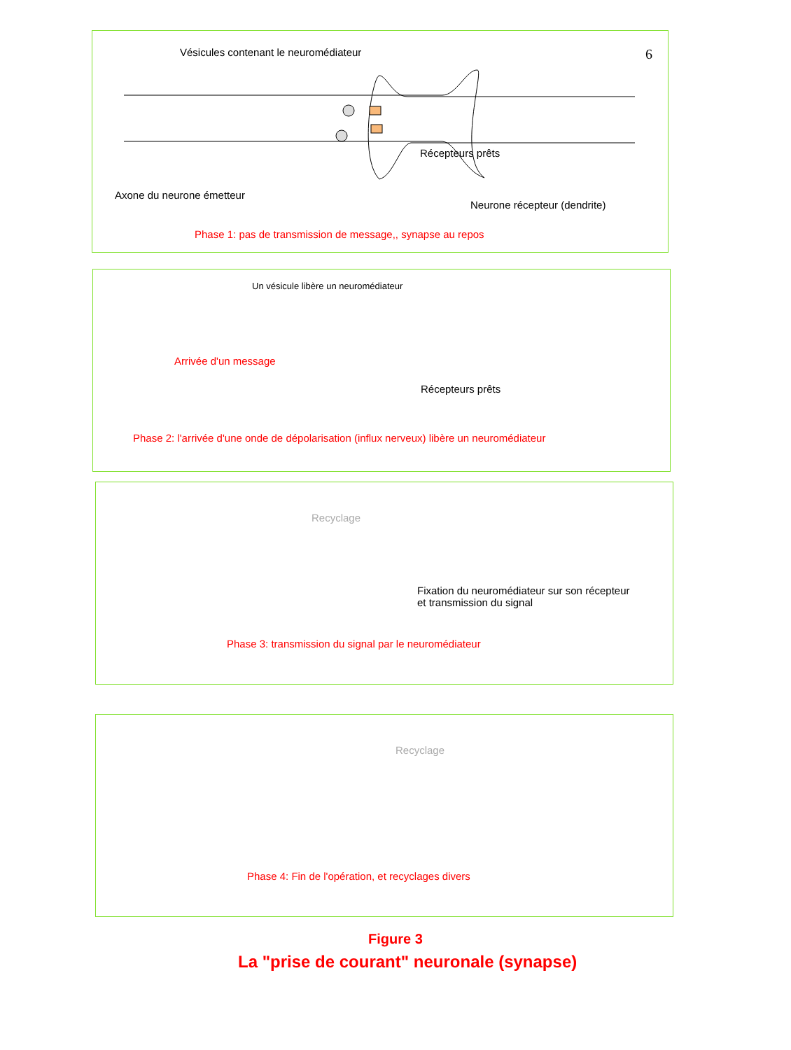Vésicules contenant le neuromédiateur 6
Récepteurs prêts
Axone du neurone émetteur
Neurone récepteur (dendrite)
Phase 1: pas de transmission de message,, synapse au repos
Un vésicule libère un neuromédiateur
Arrivée d'un message
Récepteurs prêts
Phase 2: l'arrivée d'une onde de dépolarisation (influx nerveux) libère un neuromédiateur
Recyclage
Fixation du neuromédiateur sur son récepteur
et transmission du signal
Phase 3: transmission du signal par le neuromédiateur
Recyclage
Phase 4: Fin de l'opération, et recyclages divers
Figure 3
La "prise de courant" neuronale (synapse)